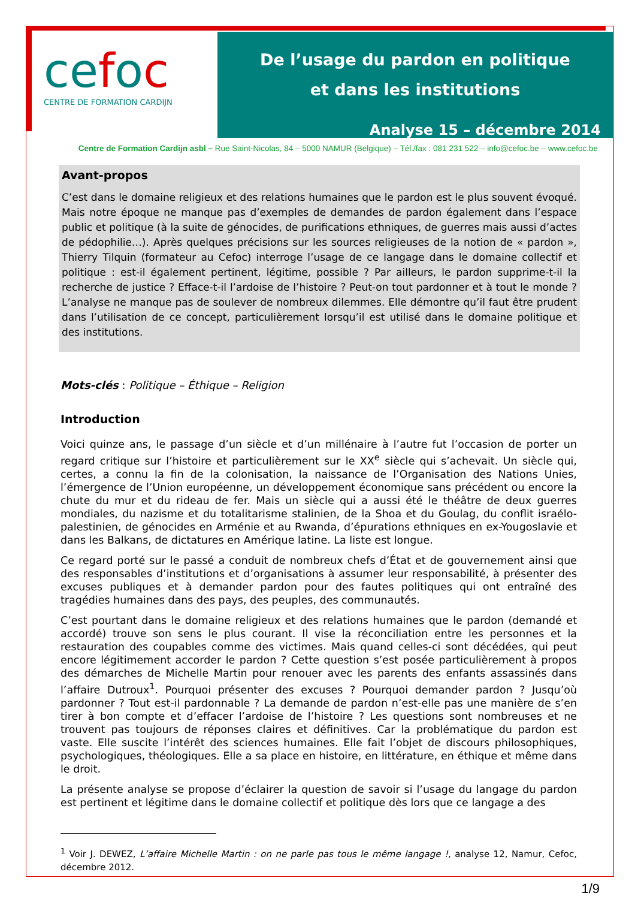cefoc
CENTRE DE FORMATION CARDIJN
De l’usage du pardon en politique
et dans les institutions
Analyse 15 – décembre 2014
Centre de Formation Cardijn asbl – Rue Saint-Nicolas, 84 – 5000 NAMUR (Belgique) – Tél./fax : 081 231 522 – info@cefoc.be – www.cefoc.be
Avant-propos
C’est dans le domaine religieux et des relations humaines que le pardon est le plus souvent évoqué. Mais notre époque ne manque pas d’exemples de demandes de pardon également dans l’espace public et politique (à la suite de génocides, de purifications ethniques, de guerres mais aussi d’actes de pédophilie…). Après quelques précisions sur les sources religieuses de la notion de « pardon », Thierry Tilquin (formateur au Cefoc) interroge l’usage de ce langage dans le domaine collectif et politique : est-il également pertinent, légitime, possible ? Par ailleurs, le pardon supprime-t-il la recherche de justice ? Efface-t-il l’ardoise de l’histoire ? Peut-on tout pardonner et à tout le monde ? L’analyse ne manque pas de soulever de nombreux dilemmes. Elle démontre qu’il faut être prudent dans l’utilisation de ce concept, particulièrement lorsqu’il est utilisé dans le domaine politique et des institutions.
Mots-clés : Politique – Éthique – Religion
Introduction
Voici quinze ans, le passage d’un siècle et d’un millénaire à l’autre fut l’occasion de porter un regard critique sur l’histoire et particulièrement sur le XX<sup>e</sup> siècle qui s’achevait. Un siècle qui, certes, a connu la fin de la colonisation, la naissance de l’Organisation des Nations Unies, l’émergence de l’Union européenne, un développement économique sans précédent ou encore la chute du mur et du rideau de fer. Mais un siècle qui a aussi été le théâtre de deux guerres mondiales, du nazisme et du totalitarisme stalinien, de la Shoa et du Goulag, du conflit israélo-palestinien, de génocides en Arménie et au Rwanda, d’épurations ethniques en ex-Yougoslavie et dans les Balkans, de dictatures en Amérique latine. La liste est longue.
Ce regard porté sur le passé a conduit de nombreux chefs d’État et de gouvernement ainsi que des responsables d’institutions et d’organisations à assumer leur responsabilité, à présenter des excuses publiques et à demander pardon pour des fautes politiques qui ont entraîné des tragédies humaines dans des pays, des peuples, des communautés.
C’est pourtant dans le domaine religieux et des relations humaines que le pardon (demandé et accordé) trouve son sens le plus courant. Il vise la réconciliation entre les personnes et la restauration des coupables comme des victimes. Mais quand celles-ci sont décédées, qui peut encore légitimement accorder le pardon ? Cette question s’est posée particulièrement à propos des démarches de Michelle Martin pour renouer avec les parents des enfants assassinés dans l’affaire Dutroux<sup>1</sup>. Pourquoi présenter des excuses ? Pourquoi demander pardon ? Jusqu’où pardonner ? Tout est-il pardonnable ? La demande de pardon n’est-elle pas une manière de s’en tirer à bon compte et d’effacer l’ardoise de l’histoire ? Les questions sont nombreuses et ne trouvent pas toujours de réponses claires et définitives. Car la problématique du pardon est vaste. Elle suscite l’intérêt des sciences humaines. Elle fait l’objet de discours philosophiques, psychologiques, théologiques. Elle a sa place en histoire, en littérature, en éthique et même dans le droit.
La présente analyse se propose d’éclairer la question de savoir si l’usage du langage du pardon est pertinent et légitime dans le domaine collectif et politique dès lors que ce langage a des
<sup>1</sup> Voir J. DEWEZ, L’affaire Michelle Martin : on ne parle pas tous le même langage !, analyse 12, Namur, Cefoc, décembre 2012.
1/9